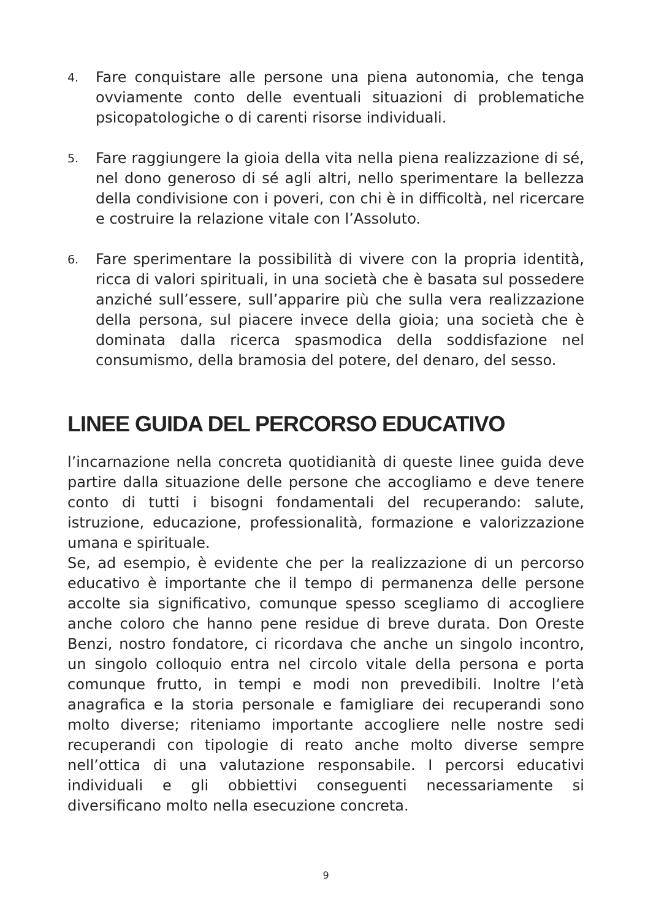4. Fare conquistare alle persone una piena autonomia, che tenga ovviamente conto delle eventuali situazioni di problematiche psicopatologiche o di carenti risorse individuali.
5. Fare raggiungere la gioia della vita nella piena realizzazione di sé, nel dono generoso di sé agli altri, nello sperimentare la bellezza della condivisione con i poveri, con chi è in difficoltà, nel ricercare e costruire la relazione vitale con l’Assoluto.
6. Fare sperimentare la possibilità di vivere con la propria identità, ricca di valori spirituali, in una società che è basata sul possedere anziché sull’essere, sull’apparire più che sulla vera realizzazione della persona, sul piacere invece della gioia; una società che è dominata dalla ricerca spasmodica della soddisfazione nel consumismo, della bramosia del potere, del denaro, del sesso.
LINEE GUIDA DEL PERCORSO EDUCATIVO
l’incarnazione nella concreta quotidianità di queste linee guida deve partire dalla situazione delle persone che accogliamo e deve tenere conto di tutti i bisogni fondamentali del recuperando: salute, istruzione, educazione, professionalità, formazione e valorizzazione umana e spirituale.
Se, ad esempio, è evidente che per la realizzazione di un percorso educativo è importante che il tempo di permanenza delle persone accolte sia significativo, comunque spesso scegliamo di accogliere anche coloro che hanno pene residue di breve durata. Don Oreste Benzi, nostro fondatore, ci ricordava che anche un singolo incontro, un singolo colloquio entra nel circolo vitale della persona e porta comunque frutto, in tempi e modi non prevedibili. Inoltre l’età anagrafica e la storia personale e famigliare dei recuperandi sono molto diverse; riteniamo importante accogliere nelle nostre sedi recuperandi con tipologie di reato anche molto diverse sempre nell’ottica di una valutazione responsabile. I percorsi educativi individuali e gli obbiettivi conseguenti necessariamente si diversificano molto nella esecuzione concreta.
9